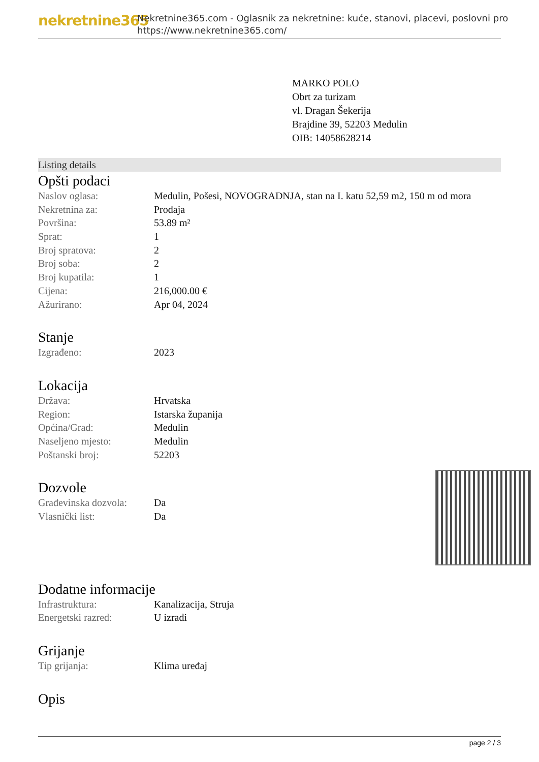nekretnine365
Nekretnine365.com - Oglasnik za nekretnine: kuće, stanovi, placevi, poslovni pro
https://www.nekretnine365.com/
MARKO POLO
Obrt za turizam
vl. Dragan Šekerija
Brajdine 39, 52203 Medulin
OIB: 14058628214
Listing details
Opšti podaci
| Naslov oglasa: | Medulin, Pošesi, NOVOGRADNJA, stan na I. katu 52,59 m2, 150 m od mora |
| Nekretnina za: | Prodaja |
| Površina: | 53.89 m² |
| Sprat: | 1 |
| Broj spratova: | 2 |
| Broj soba: | 2 |
| Broj kupatila: | 1 |
| Cijena: | 216,000.00 € |
| Ažurirano: | Apr 04, 2024 |
Stanje
| Izgrađeno: | 2023 |
Lokacija
| Država: | Hrvatska |
| Region: | Istarska županija |
| Općina/Grad: | Medulin |
| Naseljeno mjesto: | Medulin |
| Poštanski broj: | 52203 |
Dozvole
| Građevinska dozvola: | Da |
| Vlasnički list: | Da |
Dodatne informacije
| Infrastruktura: | Kanalizacija, Struja |
| Energetski razred: | U izradi |
Grijanje
| Tip grijanja: | Klima uređaj |
Opis
page 2 / 3